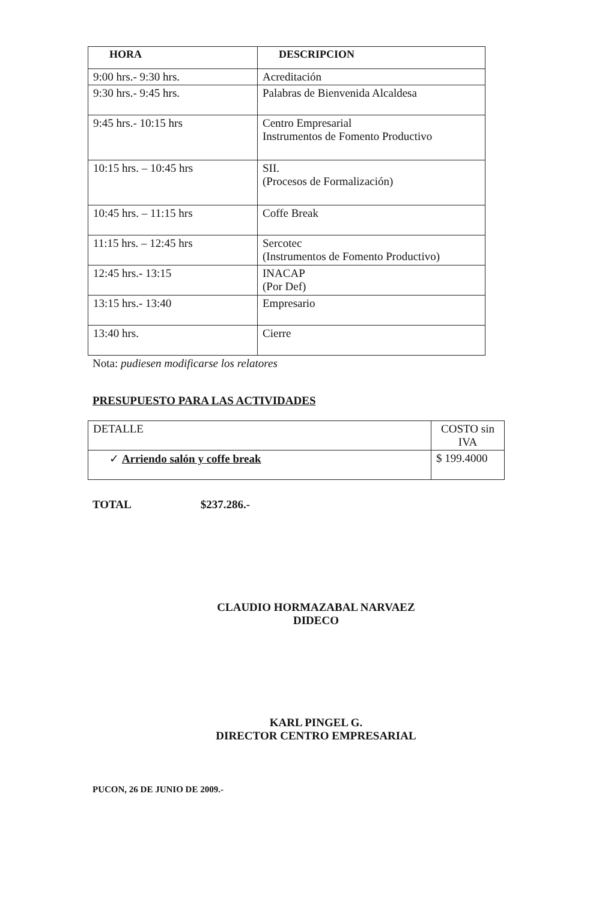| HORA | DESCRIPCION |
| --- | --- |
| 9:00 hrs.- 9:30 hrs. | Acreditación |
| 9:30 hrs.- 9:45 hrs. | Palabras de Bienvenida Alcaldesa |
| 9:45 hrs.- 10:15 hrs | Centro Empresarial Instrumentos de Fomento Productivo |
| 10:15 hrs. – 10:45 hrs | SII. (Procesos de Formalización) |
| 10:45 hrs. – 11:15 hrs | Coffe Break |
| 11:15 hrs. – 12:45 hrs | Sercotec (Instrumentos de Fomento Productivo) |
| 12:45 hrs.- 13:15 | INACAP (Por Def) |
| 13:15 hrs.- 13:40 | Empresario |
| 13:40 hrs. | Cierre |
Nota: pudiesen modificarse los relatores
PRESUPUESTO PARA LAS ACTIVIDADES
| DETALLE | COSTO sin IVA |
| ✓ Arriendo salón y coffe break | $ 199.4000 |
TOTAL $237.286.-
CLAUDIO HORMAZABAL NARVAEZ
DIDECO
KARL PINGEL G.
DIRECTOR CENTRO EMPRESARIAL
PUCON, 26 DE JUNIO DE 2009.-